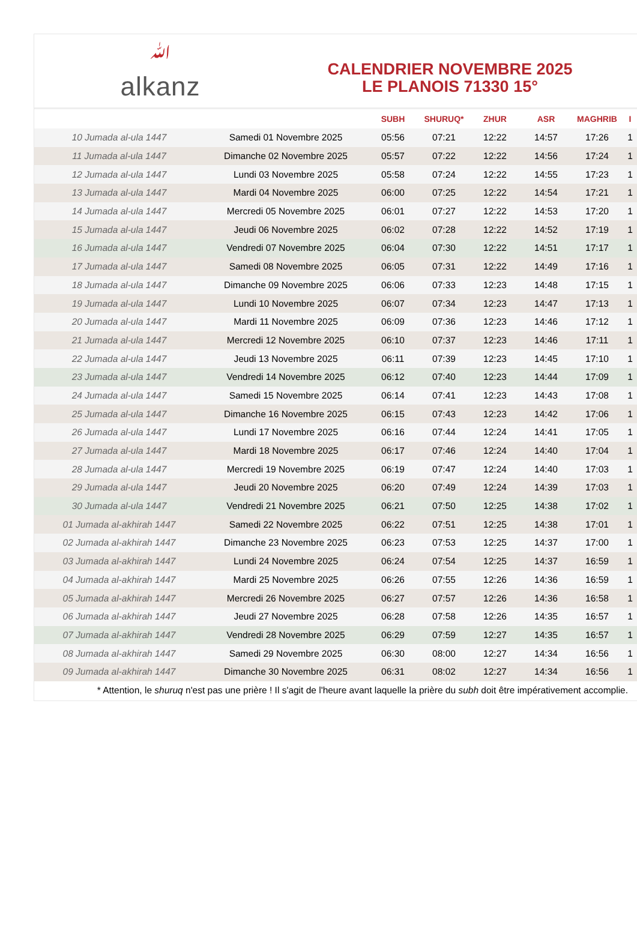ﷲalkanz
CALENDRIER NOVEMBRE 2025
LE PLANOIS 71330 15°
| | | SUBH | SHURUQ* | ZHUR | ASR | MAGHRIB | I |
| --- | --- | --- | --- | --- | --- | --- | --- |
| 10 Jumada al-ula 1447 | Samedi 01 Novembre 2025 | 05:56 | 07:21 | 12:22 | 14:57 | 17:26 | 1 |
| 11 Jumada al-ula 1447 | Dimanche 02 Novembre 2025 | 05:57 | 07:22 | 12:22 | 14:56 | 17:24 | 1 |
| 12 Jumada al-ula 1447 | Lundi 03 Novembre 2025 | 05:58 | 07:24 | 12:22 | 14:55 | 17:23 | 1 |
| 13 Jumada al-ula 1447 | Mardi 04 Novembre 2025 | 06:00 | 07:25 | 12:22 | 14:54 | 17:21 | 1 |
| 14 Jumada al-ula 1447 | Mercredi 05 Novembre 2025 | 06:01 | 07:27 | 12:22 | 14:53 | 17:20 | 1 |
| 15 Jumada al-ula 1447 | Jeudi 06 Novembre 2025 | 06:02 | 07:28 | 12:22 | 14:52 | 17:19 | 1 |
| 16 Jumada al-ula 1447 | Vendredi 07 Novembre 2025 | 06:04 | 07:30 | 12:22 | 14:51 | 17:17 | 1 |
| 17 Jumada al-ula 1447 | Samedi 08 Novembre 2025 | 06:05 | 07:31 | 12:22 | 14:49 | 17:16 | 1 |
| 18 Jumada al-ula 1447 | Dimanche 09 Novembre 2025 | 06:06 | 07:33 | 12:23 | 14:48 | 17:15 | 1 |
| 19 Jumada al-ula 1447 | Lundi 10 Novembre 2025 | 06:07 | 07:34 | 12:23 | 14:47 | 17:13 | 1 |
| 20 Jumada al-ula 1447 | Mardi 11 Novembre 2025 | 06:09 | 07:36 | 12:23 | 14:46 | 17:12 | 1 |
| 21 Jumada al-ula 1447 | Mercredi 12 Novembre 2025 | 06:10 | 07:37 | 12:23 | 14:46 | 17:11 | 1 |
| 22 Jumada al-ula 1447 | Jeudi 13 Novembre 2025 | 06:11 | 07:39 | 12:23 | 14:45 | 17:10 | 1 |
| 23 Jumada al-ula 1447 | Vendredi 14 Novembre 2025 | 06:12 | 07:40 | 12:23 | 14:44 | 17:09 | 1 |
| 24 Jumada al-ula 1447 | Samedi 15 Novembre 2025 | 06:14 | 07:41 | 12:23 | 14:43 | 17:08 | 1 |
| 25 Jumada al-ula 1447 | Dimanche 16 Novembre 2025 | 06:15 | 07:43 | 12:23 | 14:42 | 17:06 | 1 |
| 26 Jumada al-ula 1447 | Lundi 17 Novembre 2025 | 06:16 | 07:44 | 12:24 | 14:41 | 17:05 | 1 |
| 27 Jumada al-ula 1447 | Mardi 18 Novembre 2025 | 06:17 | 07:46 | 12:24 | 14:40 | 17:04 | 1 |
| 28 Jumada al-ula 1447 | Mercredi 19 Novembre 2025 | 06:19 | 07:47 | 12:24 | 14:40 | 17:03 | 1 |
| 29 Jumada al-ula 1447 | Jeudi 20 Novembre 2025 | 06:20 | 07:49 | 12:24 | 14:39 | 17:03 | 1 |
| 30 Jumada al-ula 1447 | Vendredi 21 Novembre 2025 | 06:21 | 07:50 | 12:25 | 14:38 | 17:02 | 1 |
| 01 Jumada al-akhirah 1447 | Samedi 22 Novembre 2025 | 06:22 | 07:51 | 12:25 | 14:38 | 17:01 | 1 |
| 02 Jumada al-akhirah 1447 | Dimanche 23 Novembre 2025 | 06:23 | 07:53 | 12:25 | 14:37 | 17:00 | 1 |
| 03 Jumada al-akhirah 1447 | Lundi 24 Novembre 2025 | 06:24 | 07:54 | 12:25 | 14:37 | 16:59 | 1 |
| 04 Jumada al-akhirah 1447 | Mardi 25 Novembre 2025 | 06:26 | 07:55 | 12:26 | 14:36 | 16:59 | 1 |
| 05 Jumada al-akhirah 1447 | Mercredi 26 Novembre 2025 | 06:27 | 07:57 | 12:26 | 14:36 | 16:58 | 1 |
| 06 Jumada al-akhirah 1447 | Jeudi 27 Novembre 2025 | 06:28 | 07:58 | 12:26 | 14:35 | 16:57 | 1 |
| 07 Jumada al-akhirah 1447 | Vendredi 28 Novembre 2025 | 06:29 | 07:59 | 12:27 | 14:35 | 16:57 | 1 |
| 08 Jumada al-akhirah 1447 | Samedi 29 Novembre 2025 | 06:30 | 08:00 | 12:27 | 14:34 | 16:56 | 1 |
| 09 Jumada al-akhirah 1447 | Dimanche 30 Novembre 2025 | 06:31 | 08:02 | 12:27 | 14:34 | 16:56 | 1 |
* Attention, le shuruq n'est pas une prière ! Il s'agit de l'heure avant laquelle la prière du subh doit être impérativement accomplie.